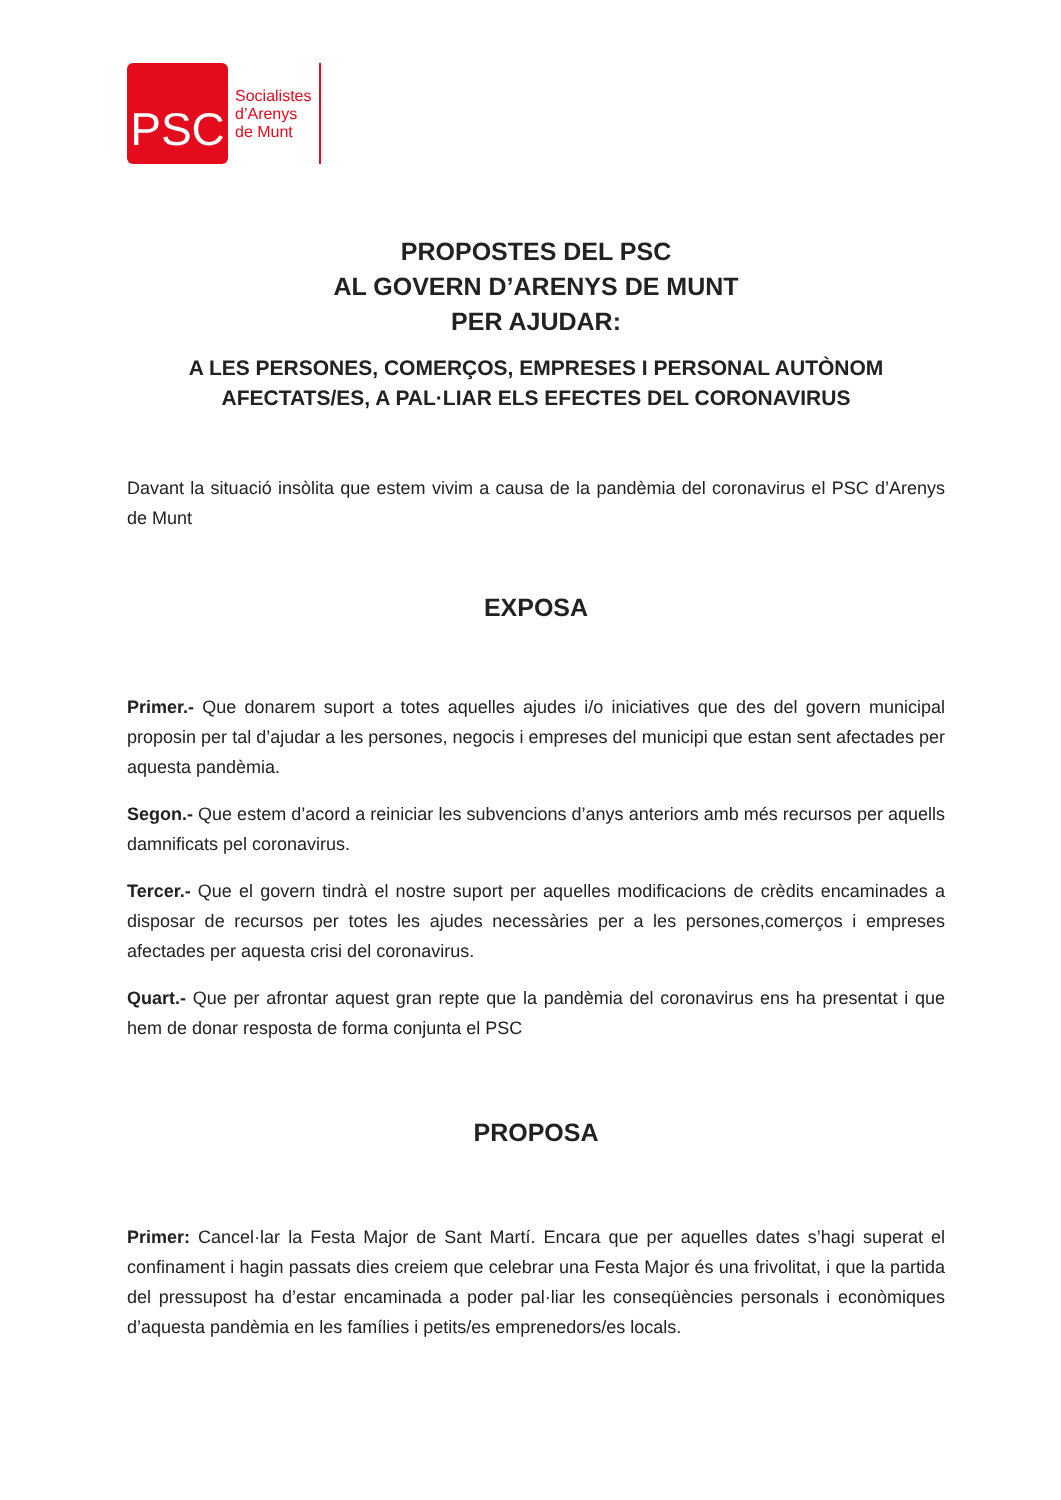PSC
Socialistes
d’Arenys
de Munt
PROPOSTES DEL PSC
AL GOVERN D’ARENYS DE MUNT
PER AJUDAR:
A LES PERSONES, COMERÇOS, EMPRESES I PERSONAL AUTÒNOM
AFECTATS/ES, A PAL·LIAR ELS EFECTES DEL CORONAVIRUS
Davant la situació insòlita que estem vivim a causa de la pandèmia del coronavirus el PSC d’Arenys de Munt
EXPOSA
Primer.- Que donarem suport a totes aquelles ajudes i/o iniciatives que des del govern municipal proposin per tal d’ajudar a les persones, negocis i empreses del municipi que estan sent afectades per aquesta pandèmia.
Segon.- Que estem d’acord a reiniciar les subvencions d’anys anteriors amb més recursos per aquells damnificats pel coronavirus.
Tercer.- Que el govern tindrà el nostre suport per aquelles modificacions de crèdits encaminades a disposar de recursos per totes les ajudes necessàries per a les persones,comerços i empreses afectades per aquesta crisi del coronavirus.
Quart.- Que per afrontar aquest gran repte que la pandèmia del coronavirus ens ha presentat i que hem de donar resposta de forma conjunta el PSC
PROPOSA
Primer: Cancel·lar la Festa Major de Sant Martí. Encara que per aquelles dates s’hagi superat el confinament i hagin passats dies creiem que celebrar una Festa Major és una frivolitat, i que la partida del pressupost ha d’estar encaminada a poder pal·liar les conseqüències personals i econòmiques d’aquesta pandèmia en les famílies i petits/es emprenedors/es locals.